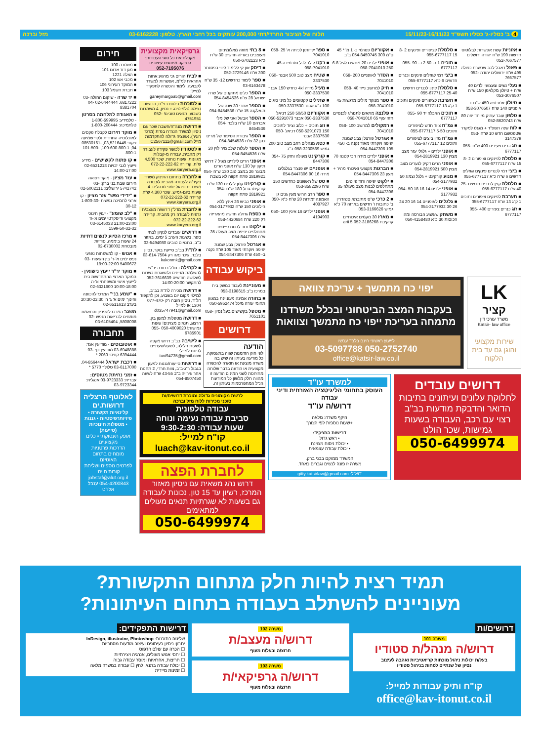4 ב' כסליו-ג' כסליו תשפ"ד 15/11/23-16/11/23 הלוח של הציבור החרדי/דתי 200,000 עותקים בכל רחבי הארץ. טלפון: 03-6162228 מזל וברכה
■ אזוניות קשת אפשרות לבלוטוס חדשות 199 ש"ח יהודה ירושלים 052-7667577
■ פאזל דאבל לבב שרשרת כפולה 495 ש"ח ירושלים יהודה 052-7667577
■ נעלי נשים וצעצועי ילדים 40 ש"ח + טיולון מקלאפן 150 ש"ח 053-3076507
■ טיולון אמבטיה 450 ש"ח + אופניים 140 ש"ח 053-3076507
■ טלפון עובד עתיק מיוחד יפה 80 ש"ח 052-8620743
■ לוח שנה תשפ"ד + מגנט למקרר שטפטשם חדש 10 ש"ח 053-3147379
■ זוג כרים צעירים 400 ש"ח 055-6777117
■ סלסלת לפינקים וציפורים 2 8-15 ש"ח 055-6777117
■ ביצי דמי לכנרים פינקים וגוזלים חדשים 6 ש"ח כ"א 055-6777117
■ סלסלת קנין לכנרים חדשים 25-40 ש"ח 055-6777117
■ תערבת לפינקים ציפורים ותוכים 1 ק"ג 13 ש"ח 055-6777117
■ זוג כנרים צעירים 400 055-6777117
■ סלסלת לציפורים ופינקים 2 8-15 055-6777117
■ תוכים 1 ב- 50 2 ב- 90 055-6777117
■ ביצי דמי לגוזלים פינקים וכנרים חדשים 6 כ"א 055-6777117
■ סלסלת קינון לכנרים חדשים 25-40 055-6777117
■ תערבת לציפורים פינקים ותוכים 1 ק"ג 13 055-6777117
■ תוכים האכלה יד 90 055-6777117
■ גמ"ח ציוד חדש לציפורים ותוכים 5-50 055-6777117
■ גמ"ח מזון ביצים לציפורים ותוכים 12 055-6777117
■ אופני ילדים + גלגלי עזר מצב מצוין 130 054-2819921
■ אופני הרים דקיק לנערים מצב מצוין 500 054-2819921
■ מנוע קורקינט + גלגל וצמיג 50 054-3177932
■ אופני ילדים 14 16 18 50 054-3177932
■ גלגלים לאופניים 14 16 20 24 26 30 054-3177932
■ משחק שעשוע הבורסה ומה הכוסות 30 כ"א 050-4158480
■ אקווריום פנורמי כ- 1 מ' * 45 ס"מ 300 054-8459745 ב"ב
■ אופני ילדים 20 מתאים לגיל 6-8 250 058-7041010
■ הסדר לאופניים 200 058-7041010
■ תיק למחשב נייד 40 058-7041010
■ ספר מנוקד מילים מרגשות 45 058-7041010
■ פלנצה מתאים לתנור/ג לכנפיים חזה עוף 65 058-7041010
■ רמקולים למחשב 100 058-7041010
■ אגרטל פורצלן צבע שמנת יפיפה ויוקרתי מאוד נקנה ב- 450 105 054-8447306
■ אופני ילדים מידה הכי קטנה 70 054-8447306
■ הברגות מקצועי ואיכותי מהיר + מעון 23 054-8447306
■ ילקוט יפיפה ורוד פייטים מתחלפים לבנות מצב מעולה 35 054-8447306
■ 2 כרכי ש"ס מתיבתא סנהדרין ב' כתובות ו' חדשים בארזה 70 כ"א גמיש 053-3166626
■ מארז 30 מקמים איכותיים קרקיבת arti 5 052-3186268
■ ספר ילדותון לכיתה א' 25 058-7041010
■ ז'קט לילד לכל סט מידה 45 058-7041010
■ שטיח מצב טוב 500 אבנר 050-3337530
■ מעיל מידה 4xl כחדש 150 אבנר 050-3337530
■ שתילים קקטוסים כל מיני סוגים 100 כ"א אבנר 050-3337530
■ אקווריום 50/50 250 דניאל 050-3337530 אבנר 050-5291073
■ זוג תוכים + כלוב וציוד לתוכים 150 050-5291073 דניאל 050-3337530 אבנר
■ כסא מנהלים רחב מצב טוב 200 גמיש 058-3230569 ב"ב
■ קורקינט מעולה וחזק 75 054-8447306
■ אופניים יש פנצ'ר בגלגלים מידה 16 90 054-8447306
■ סט של ראשונים כחדשים 150 ש"ח 053-3582296
■ ספר הרב הרוש מעין גנים גן האמונה זמירות 20 ש"ח כ"א 050-4087927
■ אופני ילדים 16 אינץ 100 050-4194903
LK
קציר
משרד עורכי דין
Katsir- law office
שירות מקצועי והוגן גם עד בית הלקוח
יפוי כח מתמשך + עריכת צוואה
בעקבות המצב הביטחוני ובכלל משרדנו מתמחה בעריכת ייפוי כח מתמשך וצוואות
לייעוץ ראשוני חינם בלבד עכשיו
050-2752740 03-5097788
office@katsir-law.co.il
דרושים עובדים
לחלוקת עלונים ועיתונים בתיבות הדואר והדבקת מודעות בב"ב
רצוי עם רכב, העבודה בשעות גמישות, שכר הולט
050-6499974
למשרד עו"ד
העוסק בתחומי הליגיטציה האזרחית ודיני עבודה
דרוש/ה עו"ד
היקף משרה: מלאה
+שעות נוספות לפי הצורך
דרישות התפקיד:
• ראש גדול
• יכולת ניסוח מצוינת
• יכולת עבודה עצמאית
המשרד ממוקם בבני ברק.
משרה זו פונה לנשים וגברים כאחד.
דוא"ל: gitty.katsirlaw@gmail.com
■ 8 בתי מזוזה מאלומיניום מעוצבים בארזה חדשים 30 ש"ח כ"א 050-6702123
■ דיסק און קי ללימוד ליווי בפסנתר 300 ש"ח 052-2729146
■ ספר לימוד כחדשים 12- 35 ש"ח 03-6163478
■ הספר כלים מתוקנים של שרה ישראל 28 ש"ח 054-8454536
■ הספר אחרי 30 שנה של ת.אלקנה 15 ש"ח 054-8454536
■ הספר אביגל ואני של מלי אברהם 10 ש"ח בלבד 054-8454536
■ הספר גיבורת הסיפור של מרים כהן 32 ש"ח 054-8454536
■ הספר לעלות שלב מיר לוין 20 ש"ח 054-8454536
■ אופני הרים לילדים מגיל 7 דרוש תיקון קל 130 ש"ח אופני הרים מבוגר 26 במצב טוב 130 ש"ח 054-2819921 פתח תקווה לא בשבת
■ קורקינט קטן לילדים 130 ש"ח קורקינט גדול 180 ש"ח 054-2819921 פתח תקווה
■ אופני כביש 26 אינץ ללא הילוכים 150 ש"ח 054-3177932
■ כספת גדולה חדשה מהאריזה רק 220 ש"ח 058-4420684
■ ילקוט ורוד לבנות פייטים מתחלפים יפיפה מצב מעולה 35 ש"ח 054-8447306
■ אגרטל פורצלן צבע שמנת יפיפה ויוקרתי מאוד 105 ש"ח נקנה ב- 450 ש"ח 054-8447306
ביקוש עבודה
■ מעוניינת לעבוד במשק בית במרכז ב"ב 053-3198615
■ בחורה אמינה מעוניינת במגוון תחומי עזרה מיכל 050-5952474
■ מטפל בקשישים בעל נסיון 058-7651101
דרושים
הודעה
לפי חוק הזדמנות שווה בתעסוקה, כל מודעה בעיתון זה שיש בה משרה מוצעת או תוארה להכשרה מקצועית או הודעה בדבר שלוחה מתיחסת לשני המינים הודעה זו מהווה חלק מלשון כל המודעות הנ"ל המתפרסמות בעיתון זה.
גרפיקאית מקצועית
מקבלת את כל סוגי העבודות: גרפיקה מיתוגים עיצובים
052-7195076
■ לבית הורים גני מרגוע אחות אחראית למ"מ, אפשרות למשרה לקבועה, לימוד והכשרה לתפקיד למייל: ganeymargoa5@gmail.com
■ לסוכנות ביטוח בפ"ת, דרוש/ה נציג/ה טלמיטינג + נסיון, 4 משמרות בשבוע, תנאים טובים! 052-4751951
■ דרושה מנה"ח/חשבת שכר עם ניסיון למשרד הנה"ח בפ"ת (מרכז העיר), אופציה גדולה להתקדמות מייל C2567111@gmail.com
■ לסטודיו לכושר פקידה לעבודה רק מהבית. עבודה מ-קבלות מגוונות. שעות נוחות. שכר 4,500 ש"ח. קריירה 072-22-222-62 www.karyera.org.il
■ לחברה בתחום התינוק משרד פקיד/ה לעבודה מהבית לעבודה משרדית וניהול יומני מנהלים. 4 שעות ביום-גמיש. שכר 4,300 ש"ח. קריירה 072-22-222-62 www.karyera.org.il
■ לחברת מדל"ן דרוש/ה מעצב/ת גרפית לעבודה רק מהבית. קריירה 072-22-222-62 www.karyera.org.il
■ דרושים עובדים לנקיון לבתי ספר, בשעות הערב 5 ימים, באזור ב"ב, בתנאים טובים 03-5494080
■ לת"ת בב"ב סייעת בוקר, נסיון בלבד, שכר נאה רק 03-614-7504 kakonmk@gmail.com
■ לקהילה בחו"ל בחורה יר"ש להשלמת מניינים ולהשגחת כשרות לשלושה חודשים 052-7616639 להתקשר 14:00-20:00
■ דרושה מכירה לת"ת בב"ב, למילוי מקום יום בשבוע, וכן לתקפוד חל"ד, ניסיון חובה רק 077-470-1304 או למייל d035747941@gmail.com
■ דרושה מטפלות למעון בק. הרצוג, תנאים מצוינים! שעות גמישות! 050-4009020 055-6785901
■ לישיבה בב"ב דרוש מקפה לשעות הלילה, לשעה/שעתיים לפנות למייל: tuvi94735@gmail.com
■ דרושות סייעות/גננות למעון בגבול ר"ג-ב"ב, צוות חרדי, 2 תחנות אחר עירייה ב"ב 43-55 ש"ח לשעה 054-8507450
לרשת מקומונים גדולה ומוכרת דרושים/ות
סוכני מכירות ללוח מזל וברכה
עבודה טלפונית
סביבת עבודה נעימה ונוחה
שעות עבודה: 9:30-2:30
קו"ח למייל:
luach@kav-itonut.co.il
לחברת הפצה
דרוש נהג משאית עם ניסיון מאזור המרכז, רשיון עד 15 טון, נכונות לעבודה גם בשעות לא שגרתיות תנאים מעולים למתאימים
050-6499974
חירום
■ משטרה 100
■ מגן דוד אדום 101
■ הצלה 1221
■ מכבי אש 102
■ המוקד העירוני 106
■ חברת חשמל 103
■ יד שרה - שיקום החולה 03-6817222, 02-6444444 04-8381704
■ האגודה למלחמה בסרטן - טלמידע: 1-800-599995 טלתמיכה: 1-800-200444
■ מוקד חירום לקבלת פקסים לאוכלוסיה החרדית ולקוי שמיעה פקס: 03,5216445, 08530161-04, 100-600-800-1, 101-500-800-1
■ קו פתוח לקשישים - מידע וייעוץ לגבי זכויות 02-6521218 14:00-17:00
■ עזר מציון - מוקד רפואה חירום שבת בני ברק: 03-5742742 ירושלים: 02-5002111
■ "ידידי נפש" עזר מציון - קו ארצי לתמיכה נפשית 1-800-30-30-12
■ "לב שומע" - יעוץ חינוכי מקצועי ודיסקרטי ימים א'-ה' 21:00-23:00 03-6145033 1599-50-32-32
■ מרכז הסיוע לנשים דתיות 24 שעות ביממה, סודיות מובטחת 02-6730002
■ אנוש - קו למשפחות נפגעי נפש ימים א'-ד' בין השעות 03-5400672 19:00-22:00
■ מוקד יר"ר ייעוץ נישואין - המוקד הארצי ההתחדשות בית לייעוץ אישי ומשפחתי א'-ה 10:00-18:00 02-6321600
■ "שמע בני" המרכז להכוונה וחינוך ימים א' ג' ה' 20:30-22:30 בערב 02-6511613
משגב המרכז להפריון והתאמת מומחים לבריאות הנפש 02-5808008, 03-6105404
תחבורה
■ אוטובוסים - מודיעין אגד: 03-6948888 מודיעין דן: 03-6394444 קווים: 2060 *
■ רכבת ישראל 04-8564444, 03-6117000 סלולר 5770 *
■ זמני נחיתת מטוסים: עברית: 03-9723333 אנגלית: 03-9723344
לאלוטף הרצליה דרושות.ים
קלינאיות תקשורת • פיזיותרפיסטיות • גננות • מטפלות חינוכיות (סייעות)
אופק תעסוקתי • כלים מקצועיים
הדרכות פרטניות מומחים בתחום האוטיזם
לפרטים נוספים ושליחת קורות חיים:
jobstaf@alut.org.il
054-4200843 ענבל
אלו"ט
תמיד רצית להיות חלק מתחום התקשורת?
מעוניינים להשתלב בעבודה בתחום העיתונות?
דרושים/ות
משרה 101
דרוש/ה מנהל/ת סטודיו
בעל/ת יכולות ניהול מוכחות קריאטיביות ואהבה לעיצוב
נסיון של שנתיים לפחות בניהול סטודיו
קו"ח ותיק עבודות למייל:
office@kav-itonut.co.il
משרה 102
דרוש/ה מעצב/ת
חרוצ/ה ובעל/ת מעוף
משרה 103
דרוש/ה גרפיקאי/ת
חרוצ/ה ובעל/ת מעוף
דרישות התפקידים:
שליטה בתוכנות: InDesign, illustrator, Photoshop
יתרון: ניסיון בעיתונים ועיצוב מודעות מסחריות
☐ הכרה עם עולם הדפוס
☐ יחסי אנוש מעולים, אנרגיה ויצירתיות
☐ חריצות, אחראיות ומוסר עבודה גבוה
☐ יכולת עבודה בתנאי לחץ ☐ עבודה במשרה מלאה
☐ זמינות מיידית